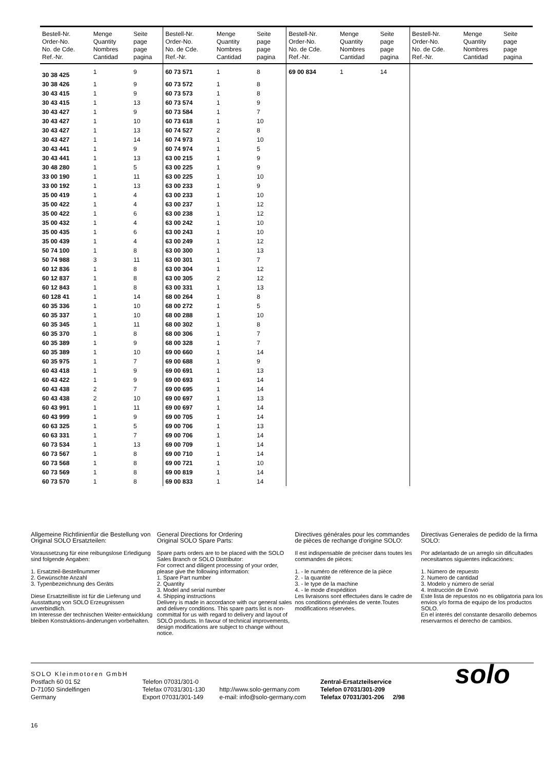| Bestell-Nr. Order-No. No. de Cde. Ref.-Nr. | Menge Quantity Nombres Cantidad | Seite page page pagina | Bestell-Nr. Order-No. No. de Cde. Ref.-Nr. | Menge Quantity Nombres Cantidad | Seite page page pagina | Bestell-Nr. Order-No. No. de Cde. Ref.-Nr. | Menge Quantity Nombres Cantidad | Seite page page pagina | Bestell-Nr. Order-No. No. de Cde. Ref.-Nr. | Menge Quantity Nombres Cantidad | Seite page page pagina |
| --- | --- | --- | --- | --- | --- | --- | --- | --- | --- | --- | --- |
| 30 38 425 | 1 | 9 | 60 73 571 | 1 | 8 | 69 00 834 | 1 | 14 | | | |
| 30 38 426 | 1 | 9 | 60 73 572 | 1 | 8 | | | | | | |
| 30 43 415 | 1 | 9 | 60 73 573 | 1 | 8 | | | | | | |
| 30 43 415 | 1 | 13 | 60 73 574 | 1 | 9 | | | | | | |
| 30 43 427 | 1 | 9 | 60 73 584 | 1 | 7 | | | | | | |
| 30 43 427 | 1 | 10 | 60 73 618 | 1 | 10 | | | | | | |
| 30 43 427 | 1 | 13 | 60 74 527 | 2 | 8 | | | | | | |
| 30 43 427 | 1 | 14 | 60 74 973 | 1 | 10 | | | | | | |
| 30 43 441 | 1 | 9 | 60 74 974 | 1 | 5 | | | | | | |
| 30 43 441 | 1 | 13 | 63 00 215 | 1 | 9 | | | | | | |
| 30 48 280 | 1 | 5 | 63 00 225 | 1 | 9 | | | | | | |
| 33 00 190 | 1 | 11 | 63 00 225 | 1 | 10 | | | | | | |
| 33 00 192 | 1 | 13 | 63 00 233 | 1 | 9 | | | | | | |
| 35 00 419 | 1 | 4 | 63 00 233 | 1 | 10 | | | | | | |
| 35 00 422 | 1 | 4 | 63 00 237 | 1 | 12 | | | | | | |
| 35 00 422 | 1 | 6 | 63 00 238 | 1 | 12 | | | | | | |
| 35 00 432 | 1 | 4 | 63 00 242 | 1 | 10 | | | | | | |
| 35 00 435 | 1 | 6 | 63 00 243 | 1 | 10 | | | | | | |
| 35 00 439 | 1 | 4 | 63 00 249 | 1 | 12 | | | | | | |
| 50 74 100 | 1 | 8 | 63 00 300 | 1 | 13 | | | | | | |
| 50 74 988 | 3 | 11 | 63 00 301 | 1 | 7 | | | | | | |
| 60 12 836 | 1 | 8 | 63 00 304 | 1 | 12 | | | | | | |
| 60 12 837 | 1 | 8 | 63 00 305 | 2 | 12 | | | | | | |
| 60 12 843 | 1 | 8 | 63 00 331 | 1 | 13 | | | | | | |
| 60 128 41 | 1 | 14 | 68 00 264 | 1 | 8 | | | | | | |
| 60 35 336 | 1 | 10 | 68 00 272 | 1 | 5 | | | | | | |
| 60 35 337 | 1 | 10 | 68 00 288 | 1 | 10 | | | | | | |
| 60 35 345 | 1 | 11 | 68 00 302 | 1 | 8 | | | | | | |
| 60 35 370 | 1 | 8 | 68 00 306 | 1 | 7 | | | | | | |
| 60 35 389 | 1 | 9 | 68 00 328 | 1 | 7 | | | | | | |
| 60 35 389 | 1 | 10 | 69 00 660 | 1 | 14 | | | | | | |
| 60 35 975 | 1 | 7 | 69 00 688 | 1 | 9 | | | | | | |
| 60 43 418 | 1 | 9 | 69 00 691 | 1 | 13 | | | | | | |
| 60 43 422 | 1 | 9 | 69 00 693 | 1 | 14 | | | | | | |
| 60 43 438 | 2 | 7 | 69 00 695 | 1 | 14 | | | | | | |
| 60 43 438 | 2 | 10 | 69 00 697 | 1 | 13 | | | | | | |
| 60 43 991 | 1 | 11 | 69 00 697 | 1 | 14 | | | | | | |
| 60 43 999 | 1 | 9 | 69 00 705 | 1 | 14 | | | | | | |
| 60 63 325 | 1 | 5 | 69 00 706 | 1 | 13 | | | | | | |
| 60 63 331 | 1 | 7 | 69 00 706 | 1 | 14 | | | | | | |
| 60 73 534 | 1 | 13 | 69 00 709 | 1 | 14 | | | | | | |
| 60 73 567 | 1 | 8 | 69 00 710 | 1 | 14 | | | | | | |
| 60 73 568 | 1 | 8 | 69 00 721 | 1 | 10 | | | | | | |
| 60 73 569 | 1 | 8 | 69 00 819 | 1 | 14 | | | | | | |
| 60 73 570 | 1 | 8 | 69 00 833 | 1 | 14 | | | | | | |
Allgemeine Richtlinienfür die Bestellung von Original SOLO Ersatzteilen:
Voraussetzung für eine reibungslose Erledigung sind folgende Angaben:
1. Ersatzteil-Bestellnummer
2. Gewünschte Anzahl
3. Typenbezeichnung des Geräts
Diese Ersatzteilliste ist für die Lieferung und Ausstattung von SOLO Erzeugnissen unverbindlich.
Im Interesse der technischen Weiter-entwicklung bleiben Konstruktions-änderungen vorbehalten.
General Directions for Ordering
Original SOLO Spare Parts:
Spare parts orders are to be placed with the SOLO Sales Branch or SOLO Distributor:
For correct and diligent processing of your order, please give the following information:
1. Spare Part number
2. Quantity
3. Model and serial number
4. Shipping instructions
Delivery is made in accordance with our general sales and delivery conditions. This spare parts list is non-committal for us with regard to delivery and layout of SOLO products. In favour of technical improvements, design modifications are subject to change without notice.
Directives générales pour les commandes de pièces de rechange d'origine SOLO:
Il est indispensable de préciser dans toutes les commandes de pièces:
1. - le numéro de référence de la pièce
2. - la quantité
3. - le type de la machine
4. - le mode d'expédition
Les livraisons sont effectuées dans le cadre de nos conditions générales de vente.Toutes modifications réservées.
Directivas Generales de pedido de la firma SOLO:
Por adelantado de un arreglo sin dificultades necesitamos siguientes indicaciónes:
1. Número de repuesto
2. Numero de cantidad
3. Modelo y número de serial
4. Instrucción de Envió
Este lista de repuestos no es obligatoria para los envios y/o forma de equipo de los productos SOLO.
En el interés del constante desarollo debemos reservarmos el derecho de cambios.
SOLO Kleinmotoren GmbH
Postfach 60 01 52
D-71050 Sindelfingen
Germany
Telefon 07031/301-0
Telefax 07031/301-130
Export 07031/301-149
http://www.solo-germany.com
e-mail: info@solo-germany.com
Zentral-Ersatzteilservice
Telefon 07031/301-209
Telefax 07031/301-206 2/98
solo
16